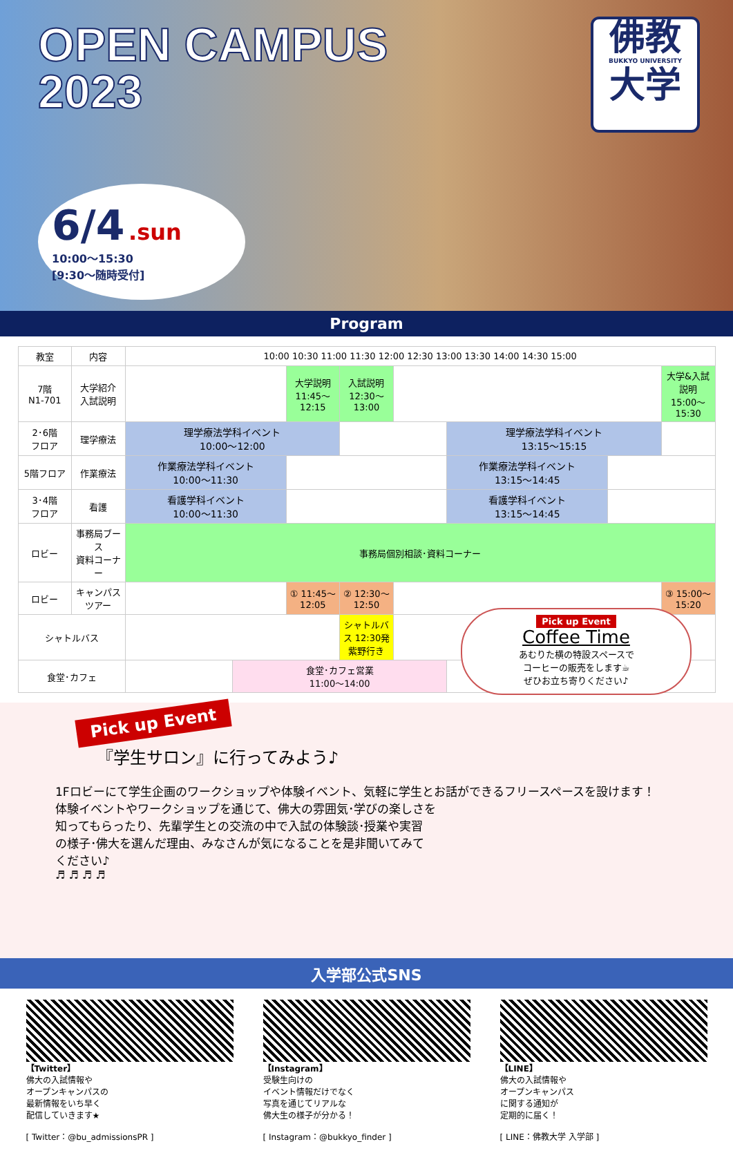OPEN CAMPUS
2023
佛教
BUKKYO UNIVERSITY
大学
6/4 .sun
10:00〜15:30
[9:30〜随時受付]
Program
| 教室 | 内容 | 10:00 10:30 11:00 11:30 12:00 12:30 13:00 13:30 14:00 14:30 15:00 | | | | | | | |
| --- | --- | --- | --- | --- | --- | --- | --- | --- | --- |
| 7階 N1-701 | 大学紹介 入試説明 | | | 大学説明 11:45〜12:15 | 入試説明 12:30〜13:00 | | | | 大学&入試説明 15:00〜15:30 |
| 2･6階 フロア | 理学療法 | 理学療法学科イベント 10:00〜12:00 | | | | | 理学療法学科イベント 13:15〜15:15 | | |
| 5階フロア | 作業療法 | 作業療法学科イベント 10:00〜11:30 | | | | | 作業療法学科イベント 13:15〜14:45 | | |
| 3･4階 フロア | 看護 | 看護学科イベント 10:00〜11:30 | | | | | 看護学科イベント 13:15〜14:45 | | |
| ロビー | 事務局ブース 資料コーナー | 事務局個別相談･資料コーナー | | | | | | | |
| ロビー | キャンパス ツアー | | | ① 11:45〜12:05 | ② 12:30〜12:50 | | | | ③ 15:00〜15:20 |
| シャトルバス | | | | | シャトルバス 12:30発 紫野行き | | | | |
| 食堂･カフェ | | | 食堂･カフェ営業 11:00〜14:00 | | | | | | |
Pick up Event
Coffee Time
あむりた横の特設スペースで
コーヒーの販売をします☕
ぜひお立ち寄りください♪
Pick up Event
『学生サロン』に行ってみよう♪
1Fロビーにて学生企画のワークショップや体験イベント、気軽に学生とお話ができるフリースペースを設けます！
体験イベントやワークショップを通じて、佛大の雰囲気･学びの楽しさを
知ってもらったり、先輩学生との交流の中で入試の体験談･授業や実習
の様子･佛大を選んだ理由、みなさんが気になることを是非聞いてみて
ください♪
♬ ♬ ♬ ♬
入学部公式SNS
【Twitter】
佛大の入試情報や
オープンキャンパスの
最新情報をいち早く
配信していきます★
[ Twitter：@bu_admissionsPR ]
【Instagram】
受験生向けの
イベント情報だけでなく
写真を通じてリアルな
佛大生の様子が分かる！
[ Instagram：@bukkyo_finder ]
【LINE】
佛大の入試情報や
オープンキャンパス
に関する通知が
定期的に届く！
[ LINE：佛教大学 入学部 ]